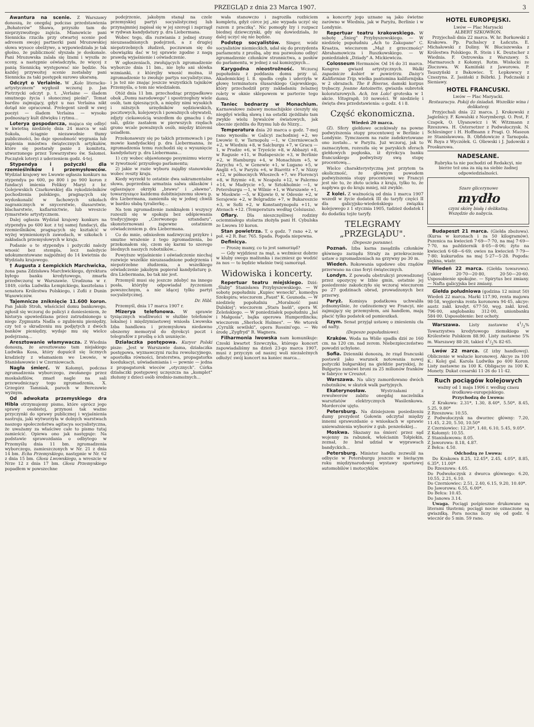PRZEGLĄD z dnia 23 Marca 1907. 3
Awantura na scenie. Z Warszawy donoszą, że onegdaj podczas przedstawienia „Bohaterów" Shawa, przyszło tam do nieprzyzwoitego zajścia. Mianowicie pani Siennicka rzuciła przy otwartej scenie pod adresem swojej partnerki pani Mrozowskiej słowa wysoce obelżywe, a wypowiedziała je tak głośno, że publiczność słyszała je doskonale. Pani Mrozowska zalała się łzami i wyszła ze sceny, a następnie oświadczyła, że więcej z panią Siennicką występować nie będzie. Na każdej przywoitej scenie zostałaby pani Siennicka za taki postępek surowo ukaraną.
Odczyt o Verlainie. W „Kole literacko-artystycznem" wygłosił wczoraj p. Jan Pietrzycki odczyt p. t. „Verlaine — śladem smutnego życia i słonecznej pieśni". Temat bardzo zajmujący, gdyż u nas Verlaina nikt dotąd nie opracował. Prelegent szedł w swej poezyi — śladem Verlaina — wysoko podnoszący kult dźwięku i rytmu...
Loterya gospodarcza, mająca się odbyć w kwietną niedzielę dnia 24 marca w sali Sokoła, ściągnie niezawodnie tłumy publiczności, bo daje sposobność wygrania lub kupienia mnóstwa świątecznych artykułów, które się postarały panie z komitetu, utworzonego przez Towarzystwo św. Salomei. Początek loteryi z uderzeniem godz. 4-tej.
Stypendya i pożyczki dla rzemieślników i przemysłowców. Wydział krajowy we Lwowie ogłasza konkurs na stypendya po 600, po 800 i po 900 koron z fundacyi imienia Feliksy Maryi z hr. Golejewskich Czarkowskiej dla rękodzielników pochodzenia polskiego, pragnących się wydoskonalić w fachowych szkołach zagranicznych w snycerstwie, ślusarstwie, blacharstwie, kaflarnictwie, lub wreszcie rymarstwie artystycznem.
Dalej ogłasza Wydział krajowy konkurs na stypendya po 600 kor. z tej samej fundacyi, dla rzemieślników, pragnących się kształcić w wyżej wymienionych zawodach, w szkołach i zakładach przemysłowych w kraju.
Podanie o te stypendya i pożyczki należy wnosić bez stempla, lecz należycie udokumentowane najpóźniej do 14 kwietnia do Wydziału krajowego.
† Augusta z Łempickich Marchwicka, żona pana Zdzisława Marchwickiego, dyrektora byłego banku kredytowego, zmarła przedwczoraj w Warszawie. Urodzona w r. 1849, córka Ludwika Łempickiego, kasztelana i senatora Królestwa Polskiego, i Zofii z Dunin Wąsowiczów.
Tajemnicze zniknięcie 11.600 koron. Pan Jakób Stroh, właściciel domu bankowego, zgłosił się wczoraj do policyi z doniesieniem, że historya opowiedziana przez zatrudnionego u niego Zygmunta Nadla o zgubieniu pieniędzy, czy też o skradzeniu mu podjętych z dwóch banków pieniędzy, wydaje mu się wielce podejrzaną...
Aresztowanie włamywacza. Z Wiednia donoszą, że aresztowano tam niejakiego Ludwika Kosa, który dopuścił się licznych kradzieży z włamaniem we Lwowie, w Stanisławowie i w Czerniowcach.
Nagła śmierć. W Kołomyi, podczas zgromadzenia wyborczego, zwołanego przez moskalofilów, zmarł nagle na sali przewodniczący tego zgromadzenia, X. Grzegórz Tamniak, paroch w Berezowie wyżnym.
Od adwokata przemyskiego dra Hibla otrzymujemy pismo, które oprócz jego sprawy osobistej, przynosi tak ważne przyczynki do sprawy publicznej i wyjaśnienia nastroju, jaki wytworzyła w dolnych warstwach naszego społeczeństwa agitacya socyalistyczna, że uważamy za właściwe całe to pismo tutaj zamieścić. Opiewa ono jak następuje: Na podstawie sprawozdania o odbytego w Przemyślu dnia 11 bm. zgromadzenia wyborczego, zamieszczonych w Nr. 21 z dnia 14 bm. Echa Przemyskiego, następnie w Nr. 62 z dnia 15 bm. Głosu Lwowskiego, a wreszcie w Nrze 12 z dnia 17 bm. Głosu Przemyskiego popadłem w powszechne
podejrzenie, jakobym stanął na czele przemyskiej partyi socyalistycznej lub przynajmniej zapisał się w jej szeregi i zaprzągł w rydwan kandydatury p. dra Liebermana.
Wobec tego, dla rozwiania z jednej strony nieuzasadnionych podejrzeń, a z drugiej niepotrzebnych złudzeń, poczuwam się do obowiązku dać w tej sprawie zgodne z nagą prawdą wyjaśnienie i oświadczenie.
W ogłoszeniach, zwołujących zgromadzenie wyborcze dnia 11 bm., nie było ani słówka wzmianki, z którejby wnosić można, iż zgromadzenie to zwołuje partya socyalistyczna, i ja też nie znając jeszcze wszystkich tajników Przemyśla, o tem nie wiedziałem.
Otóż dnia 11 bm. przechodząc przypadkowo obok „Domu narodowego" i spostrzegłszy wiele osób, tam śpieszących, a między nimi wysokich i niższych urzędników sędziowskich, pocztowych, kolejowych i poważnych obywateli, zdjęty ciekawością wszedłem do gmachu i do sali, gdzie zastałem w pierwszych rzędach grono wcale poważnych osób, między któremi usiadłem.
Przekonawszy się po takich przemowach i po mowie kandydackiej p. dra Liebermanna, że zgromadzenia temu rozchodzi się o wysunięcie kandydatury p. dra Liebermana...
1) czy wobec objawionego pesymizmu wierzy w żywotność przyszłego parlamentu;
2) jakie w razie wyboru zająłby stanowisko wobec reszty kraju.
Kiedy wyrzekł te ostatnie dwa sakramentalne słowa, poprzednia armatnia salwa oklasków i oglaszające okrzyki „brawo" i „sławno", towarzyszące każdemu dobitniejszemu słowu p. dra Liebermana, zamieniła się w jednej chwili w bardzo słabą tyralierkę...
Na tem zgromadzenie zamknąłem i wszyscy rozeszli się w spokoju bez odśpiewania tradycyjnego „Czerwonego sztandaru", skonsternowani zapewne ostatniem oświadczeniem p. dra Liebermana.
Co do mnie, odniosłem nadzwyczaj przykre i smutne wrażenie z tego zgromadzenia, bo przekonałem się, czem się karmi to szerego biednych naszych robotników...
Powyższe wyjaśnienie i oświadczenie niechaj rozwieje wszelkie nieuzasadnione podejrzenia i niepotrzebne złudzenia, a wszelkiego oświadczenie jakobym popierał kandydaturę p. dra Liebermana, bo tak nie jest.
Przemyśl musi się jeszcze zdobyć na innego posła, któryby odpowiadał życzeniom powszechnym, a nie idącej tylko partyi socyalistycznej.
Dr. Hibl.
Przemyśl, dnia 17 marca 1907 r.
Mizerya telefonowa. W sprawie tysiącznych wadliwości w służbie telefonów lokalnej i międzymiastowej wniosła Lwowska Izba handlowa i przemysłowa niedawno obszerny memoryał do dyrekcyi poczt i telegrafów z prośbą o ich usunięcie.
Działaczka postępowa. Kuryer Polski pisze: „Jest w Warszawie dama, działaczka postępowa, wyznawczyni ruchu rewolucyjnego, apostołka równości, braterstwa, propagatorka koedukacyi, uświadamiania i — pewnie — jedna z propagatorek wieców „otycznych". Córka działaczki postępowej uczęszcza na „komplet" złożony z dzieci osób średnio-zamożnych...
wała stanowczo i zagroziła rozbiciem kompletu, gdyż córce jej „nie wypada uczyć się razem z praczką". Nic pomogły łzy i rozpacz biednej dziewczynki, gdy się dowiedziała, że dalej uczyć się nie będzie.
Podstęp socyalistów. Singer, wódz socyalistów niemieckich, udał się do prezydenta parlamentu z prośbą, aby mu pozwolono odbyć zgromadzenie członków stronnictwa, a posłów do parlamentu, w jednej z sal komisyjnych...
Karygodna nieostrożność. Wczoraj popołudniu z poddasza domu przy ul. Akademickiej l. 8. spadła cegła i uderzyła w głowę terminatora ślusarskiego Gajewskiego, który przechodził przy zakładaniu żelaznej rolety w oknie sklepowem w parterze tego domu.
Taniec bednarzy w Monachium. Karnawałowe zabawy monachijskie cieszyły się niegdyś wielką sławą i na ostatki zjeżdżało tam zwykle wielu bywalców światowych, jak obecnie zjeżdża do Rzymu lub do Nizzy...
Temperatura dnia 20 marca o godz. 7-mej rano wynosiła: w Galicyi zachodniej +2, we Lwowie 0, w Tarnopolu —1, w Czerniowcach +2, w Wiedniu +8, w Salcburgu +7, w Gracu —1, w Pradze +6, w Tryeście +8, w Abbazyi +8, w Ragusie +11, w Budapeszcie +3, w Berlinie +2, w Hamburgu +4, w Monachium +5, w Zurychu +5, w Genewie +1, w Lugano +5, w Anglii +5, w Paryżu +6, w Biarritz +7, w Nizzy +12, w północnych Włoszech +7, we Florencyi +8, w Rzymie +8, w Neapolu +12, w Palermo +14, w Madrycie +5, w Sztokholmie —1, w Petersburgu —1, w Wilnie +1, w Warszawie +1, w Moskwie —5, w Kijowie 0, w Odessie +2, w Serajewie +2, w Belgradzie +7, w Bukareszcie +3, w Sofii +2, w Konstantynopolu +11, w Atenach +12. (Temperatura według Celsiusza).
Ofiary. Dla nieszczęśliwej rodziny ociemniałego stolarza złożyła pani H. Cybulska ze Lwowa 10 koron.
Stan powietrza. T. o godz. 7 rano +2, w poł. +2 R. Bar. 765. Spada. Pogoda niepewna.
Definicya.
— Proszę mamy, co to jest samorząd?
— Gdy wyjdziesz za mąż, a weźmiesz dobrze w kluby swego małżonka i zaczniesz go wodzić za nos — to będzie właśnie twój samorząd.
Widowiska i koncerty.
Repertuar teatru miejskiego. Dziś: „Śluby" Stanisława Przybyszewskiego. — W sobotę popołudniu „Kupiec wenecki", komedya Szekspira; wieczorem „Faust" K. Gounoda. — W niedzielę popołudniu „Moralność pani Dulskiej"; wieczorem „Stara baśń", opera W. Żeleńskiego. — W poniedziałek popołudniu „Jaś i Małgosia", bajka operowa Humperdincka; wieczorem „Sherlock Holmes". — We wtorek „Cyrulik sewilski", opera Rossini'ego. — We środę „Zygfryd" R. Wagnera.
Filharmonia lwowska nam komunikuje: Czeski kwartet Szewczyka, którego koncert zapowiadaliśmy na dzień 23-go marca 1907, musi z przyczyn od naszej woli niezależnych odłożyć swój koncert na koniec marca...
a koncerty jego uznane są jako świetne zarówno w Wiedniu, jak w Paryżu, Berlinie i w Londynie.
Repertuar teatru krakowskiego. W sobotę „Śnieg" Przybyszewskiego. — W niedzielę popołudniu „Ach to Zakopane" C. Kraatza, wieczorem „Mąż z grzeczności" Abrahamowicza i Ruszkowskiego. — W poniedziałek „Dziady" A. Mickiewicza.
Colosseum Hermanów. Od 16 do 31 marca. Kongres gwiazd artystycznych. Walki zapaśnicze kobiet w powietrzu. Daisy's Kalifornian Trip, wielka pantomina kalifornijska w 2 obrazach. The 8 Biseras, damski korpus trębaczy. Jeanne Antoinette, gwiazda subretek koloraturowych. Ach, ten Lolo! groteska w 1 akcie. Vitograph, 10 nowości. W niedzielę i święta dwa przedstawienia: o godz. 4 i 8.
Część ekonomiczna.
Wiedeń 20 marca.
(Z). Sfery giełdowe oczekiwały na powne podwyższenia stopy procentowej w Berlinie i Londynie. Tymczasem na razie zadekretowane ono zostało... w Paryżu. Już wczoraj, jak to zaznaczyłem, rozeszła się w paryskich sferach giełdowych pogłoska, iż dyrekcya banku francuskiego podwyższy swą stopę procentową...
Wielce charakterystyczną jest przytem ta okoliczność, że głównym powodem podwyższenia stopy procentowej we Francyi jest nie to, że złoto ucieka z kraju, tylko to, że napływa go do kraju mniej, niż zwykle.
Z kolei. Z ważnością od dnia 1 marca 1907 wszedł w życie dodatek III do taryfy części II dla galicyjsko-wiedeńskiego związku kolejowego z 1 stycznia 1905, tudzież dodatek I do dodatku tejże taryfy.
TELEGRAMY „PRZEGLĄDU".
(Depesze poranne).
Poznań. Izba karna zasądziła członków głównego zarządu Straży za przekroczenie ustaw o zgromadzeniach na grzywny po 30 m.
Wiedeń. Rokowania ugodowe obu rządów przerwano na czas feryi świątecznych.
Londyn. Z powodu obstrukcyi prowadzonej przez opozycyę w Izbie gmin, ostatnie jej posiedzenie zakończyło się wczoraj wieczorem po 27 godzinach obrad, prowadzonych bez przerwy.
Paryż. Komisya podatkowa uchwaliła jednomyślnie, że cudzoziemcy we Francyi, nie zajmujący się przemysłem, ani handlem, mają płacić tylko podatek od pomieszkań.
Rzym. Senat przyjął ustawę o zniesieniu cła od nafty.
(Depesze popołudniowe).
Kraków. Woda na Wiśle spadła dziś ze 160 cm. na 120 cm. nad zerem. Niebezpieczeństwo powodzi uchylone.
Sofia. Dzienniki donoszą, że rząd francuski postawił jako warunek notowania nowej pożyczki bułgarskiej na giełdzie paryskiej, że Bułgarya zamówi broni za 25 milionów franków w fabryce w Creuzot.
Warszawa. Na ulicy zamordowano dwóch robotników, w skutek walk partyjnych.
Ekaterynosław. Wystrzałami z rewolwerów zabito onegdaj naczelnika warsztatów elektrycznych Wasilenkowa. Morderców ujęto.
Petersburg. Na dzisiejszem posiedzeniu dumy prezydent Gołowin odczytał między innemi sprawozdanie o wnioskach w sprawie unieważnienia wyborów z gub. penzeńskiej...
Moskwa. Skazany na śmierć przez sąd wojenny za rabunek, włościanin Tołpiekin, zeznał, że brał udział w wyprawach bandyckich...
Petersburg. Minister handlu zezwolił na odbycie w Petersburgu jeszcze w bieżącym roku międzynarodowej wystawy sportowej automobilów i motocyklów.
HOTEL EUROPEJSKI.
Lwów — Plac Maryacki
ALBERT SZKOWRON.
Przyjechali dnia 22 marca. W. hr. Borkowski z Krakowa. Pp. Puchalscy z Łańcuta. E. Michałowski z Doliny. W. Błociszewska z Królestwa Polskiego. R. Stein i K. Deutscher z Wiednia. F. Ostrowska z Warszawy. S. Marmarosch z Kołomyi. Rotm. Wisłocki ze Złoczowa. W. Kamiński z Jaworowa. P. Tauszyński z Bakowiec. T. Łepkowscy z Czaszyna. Z. Jasiński z Bóbrki. J. Podczaski z Sieniawy.
HOTEL FRANCUSKI.
Lwów — Plac Maryacki.
Restauracya. Pokój do śniadań. Wszelkie wina i delikatesy.
Przyjechali dnia 22 marca. J. Krokowski z Jagielnicy. F. Kowalski z Norymbergi. O. Pest, F. Czapek, O. Ulyanowicz i W. Witzmann z Rzeszowa. H. Ostersetzer z Podwołoczysk. N. Schlesinger i H. Hoffmann z Pragi. O. Maseon ze Stanisławowa. B. Obfidowicze z Tarnopola. W. Roya z Wyczółek. G. Oliewski i J. Judowski z Proskurowa.
NADESŁANE.
Rubryka ta nie pochodzi od Redakcyi, nie bierze też ona za nią na siebie żadnej odpowiedzialności.
Szare glicerynowe
mydło
czyni skórę białą i delikatną.
Wszędzie do nabycia.
Budapeszt 21 marca. (Giełda zbożowa). (Kursa w koronach i za 50 kilogramów). Pszenica na kwiecień 7·69—7·70, na maj 7·69—7·70, na październik 8·05—8·06; żyto na kwiecień 6·68—6·69; owies na kwiecień 7·79—7·80; kukurudza na maj 5·27—5·28. Pogoda: piękna, wiatr.
Wiedeń 22 marca. (Giełda towarowa). Cukier 20·70—20·80, 20·50—20·60. Usposobienie spokojne. — Spirytus bez zmiany. — Nafta galicyjska bez zmiany.
Giełda południowa (godzina 12 minut 50) Wiedeń 22 marca. Marki 117.90, renta majowa 98·58, węgierska renta koronowa 94·45, akcye: austr. zakł. kredyt. 677·50, węg. zakł. kred. 796·00, anglobanku 312·00, unionbanku 584·00. Usposobienie: bez ochoty.
Warszawa. Listy zastawne 41/2% Towarzystwa kredytowego ziemskiego w Królestwie Polskiem 88.90. Listy zastawne 5% m. Warszawy 88·20, takież 41/2% 82·65.
Lwów 22 marca. (Z izby handlowej). Obliczenie w walucie koronowej. Akcye za 100 K.: Kolej gal. Karola Ludwika po 400 Koron. Listy zastawne za 100 K. Obligacye za 100 K. Monety. Dukat cesarski 11·26 do 11·42.
Ruch pociągów kolejowych
ważny od 1 maja 1906 r. według czasu środkowo-europejskiego.
Przychodzą do Lwowa:
Z Krakowa: 2.31*, 1.30, 8.40*, 5.50*, 8.45, 5.25, 9.80*
Z Rzeszowa: 10.55.
Z Podwołoczysk na dworzec główny: 7.20, 11.45, 2.20, 5.50, 10.50*
Z Czerniowiec: 12.20*, 1.40, 6.10, 5.45, 9.05*.
Z Kołomyi: 10.55.
Z Stanisławowa: 8.05.
Z Jaworowa: 8.18, 4.87.
Z Bełca: 4.50.
Odchodzą ze Lwowa:
Do Krakowa 8.25, 12.45*, 2.45, 4.05*, 8.85, 6.35*, 11.00*
Do Rzeszowa: 4.05.
Do Podwołoczysk z dworca głównego: 6.20, 10.55, 2.21, 6.10.
Do Czerniowiec: 2.51, 2.40, 6.15, 9.20, 10.40*.
Do Jaworowa: 6.55, 6.00*.
Do Bełca: 10.45.
Do Janowa 3.14.
Uwaga. Pociągi pośpieszne drukowane są literami tłustemi; pociągi nocne oznaczone są gwiazdką. Pora nocna liczy się od godz. 6 wieczór do 5 min. 59 rano.